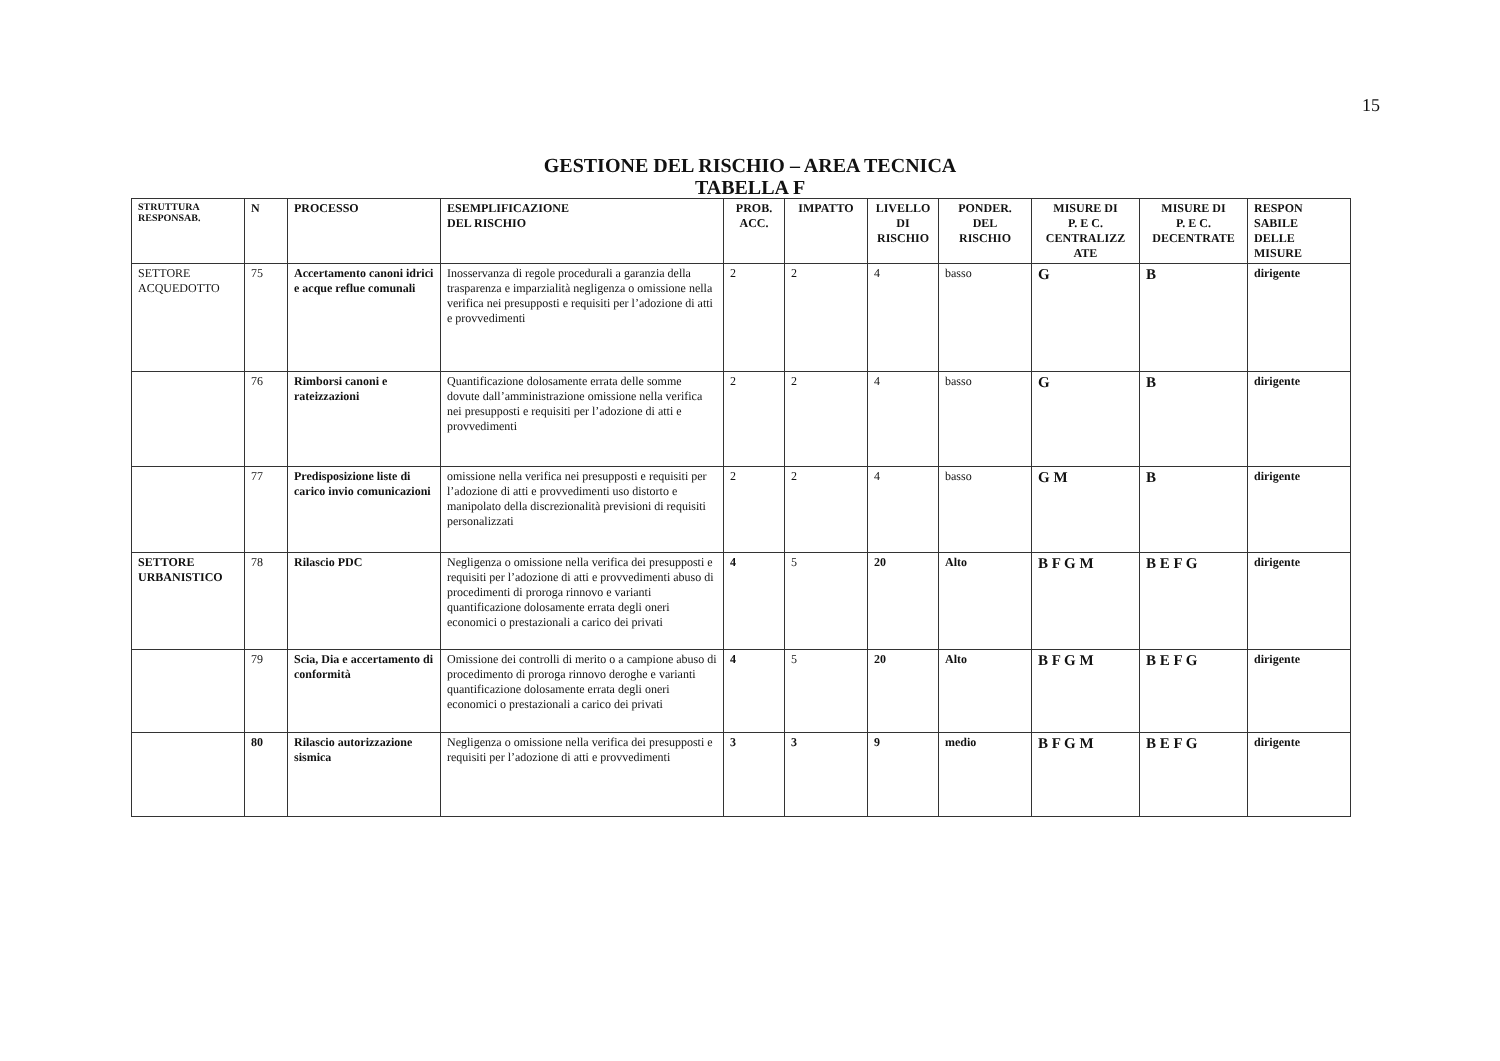15
GESTIONE DEL RISCHIO – AREA TECNICA
TABELLA F
| STRUTTURA RESPONSAB. | N | PROCESSO | ESEMPLIFICAZIONE DEL RISCHIO | PROB. ACC. | IMPATTO | LIVELLO DI RISCHIO | PONDER. DEL RISCHIO | MISURE DI P. E C. CENTRALIZZ ATE | MISURE DI P. E C. DECENTRATE | RESPON SABILE DELLE MISURE |
| --- | --- | --- | --- | --- | --- | --- | --- | --- | --- | --- |
| SETTORE ACQUEDOTTO | 75 | Accertamento canoni idrici e acque reflue comunali | Inosservanza di regole procedurali a garanzia della trasparenza e imparzialità negligenza o omissione nella verifica nei presupposti e requisiti per l’adozione di atti e provvedimenti | 2 | 2 | 4 | basso | G | B | dirigente |
| | 76 | Rimborsi canoni e rateizzazioni | Quantificazione dolosamente errata delle somme dovute dall’amministrazione omissione nella verifica nei presupposti e requisiti per l’adozione di atti e provvedimenti | 2 | 2 | 4 | basso | G | B | dirigente |
| | 77 | Predisposizione liste di carico invio comunicazioni | omissione nella verifica nei presupposti e requisiti per l’adozione di atti e provvedimenti uso distorto e manipolato della discrezionalità previsioni di requisiti personalizzati | 2 | 2 | 4 | basso | G M | B | dirigente |
| SETTORE URBANISTICO | 78 | Rilascio PDC | Negligenza o omissione nella verifica dei presupposti e requisiti per l’adozione di atti e provvedimenti abuso di procedimenti di proroga rinnovo e varianti quantificazione dolosamente errata degli oneri economici o prestazionali a carico dei privati | 4 | 5 | 20 | Alto | B F G M | B E F G | dirigente |
| | 79 | Scia, Dia e accertamento di conformità | Omissione dei controlli di merito o a campione abuso di procedimento di proroga rinnovo deroghe e varianti quantificazione dolosamente errata degli oneri economici o prestazionali a carico dei privati | 4 | 5 | 20 | Alto | B F G M | B E F G | dirigente |
| | 80 | Rilascio autorizzazione sismica | Negligenza o omissione nella verifica dei presupposti e requisiti per l’adozione di atti e provvedimenti | 3 | 3 | 9 | medio | B F G M | B E F G | dirigente |